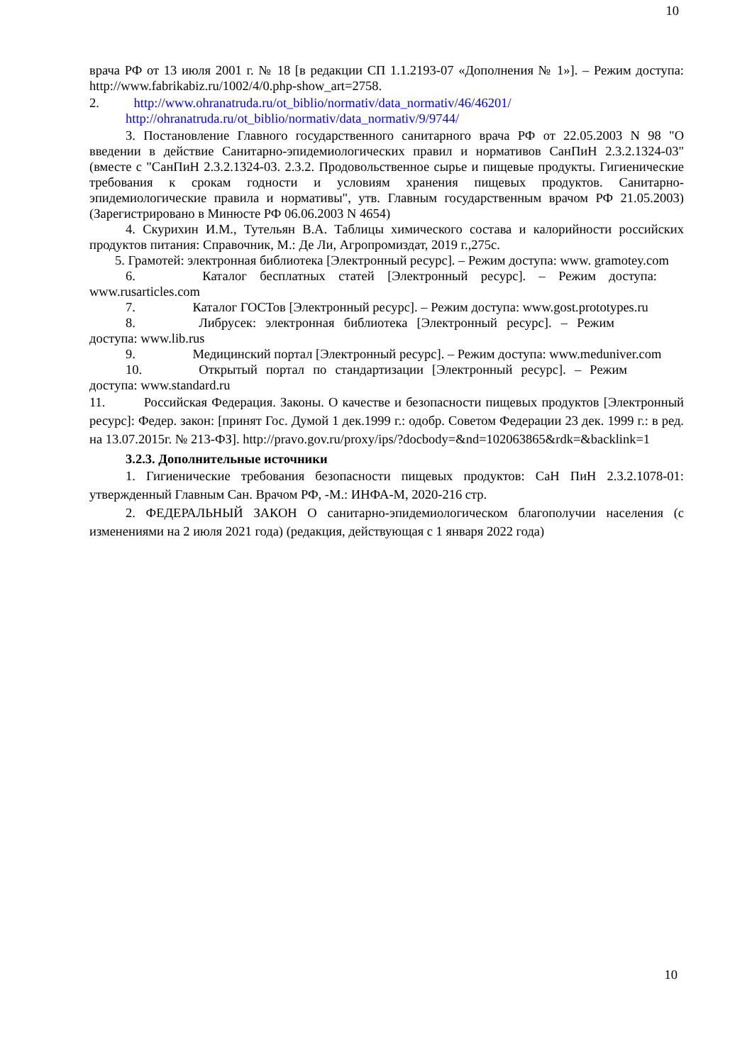10
врача РФ от 13 июля 2001 г. № 18 [в редакции СП 1.1.2193-07 «Дополнения № 1»]. – Режим доступа: http://www.fabrikabiz.ru/1002/4/0.php-show_art=2758.
2. http://www.ohranatruda.ru/ot_biblio/normativ/data_normativ/46/46201/
http://ohranatruda.ru/ot_biblio/normativ/data_normativ/9/9744/
3. Постановление Главного государственного санитарного врача РФ от 22.05.2003 N 98 "О введении в действие Санитарно-эпидемиологических правил и нормативов СанПиН 2.3.2.1324-03" (вместе с "СанПиН 2.3.2.1324-03. 2.3.2. Продовольственное сырье и пищевые продукты. Гигиенические требования к срокам годности и условиям хранения пищевых продуктов. Санитарно-эпидемиологические правила и нормативы", утв. Главным государственным врачом РФ 21.05.2003) (Зарегистрировано в Минюсте РФ 06.06.2003 N 4654)
4. Скурихин И.М., Тутельян В.А. Таблицы химического состава и калорийности российских продуктов питания: Справочник, М.: Де Ли, Агропромиздат, 2019 г.,275с.
5. Грамотей: электронная библиотека [Электронный ресурс]. – Режим доступа: www. gramotey.com
6. Каталог бесплатных статей [Электронный ресурс]. – Режим доступа: www.rusarticles.com
7. Каталог ГОСТов [Электронный ресурс]. – Режим доступа: www.gost.prototypes.ru
8. Либрусек: электронная библиотека [Электронный ресурс]. – Режим доступа: www.lib.rus
9. Медицинский портал [Электронный ресурс]. – Режим доступа: www.meduniver.com
10. Открытый портал по стандартизации [Электронный ресурс]. – Режим доступа: www.standard.ru
11. Российская Федерация. Законы. О качестве и безопасности пищевых продуктов [Электронный ресурс]: Федер. закон: [принят Гос. Думой 1 дек.1999 г.: одобр. Советом Федерации 23 дек. 1999 г.: в ред. на 13.07.2015г. № 213-ФЗ]. http://pravo.gov.ru/proxy/ips/?docbody=&nd=102063865&rdk=&backlink=1
3.2.3. Дополнительные источники
1. Гигиенические требования безопасности пищевых продуктов: СаН ПиН 2.3.2.1078-01: утвержденный Главным Сан. Врачом РФ, -М.: ИНФА-М, 2020-216 стр.
2. ФЕДЕРАЛЬНЫЙ ЗАКОН О санитарно-эпидемиологическом благополучии населения (с изменениями на 2 июля 2021 года) (редакция, действующая с 1 января 2022 года)
10